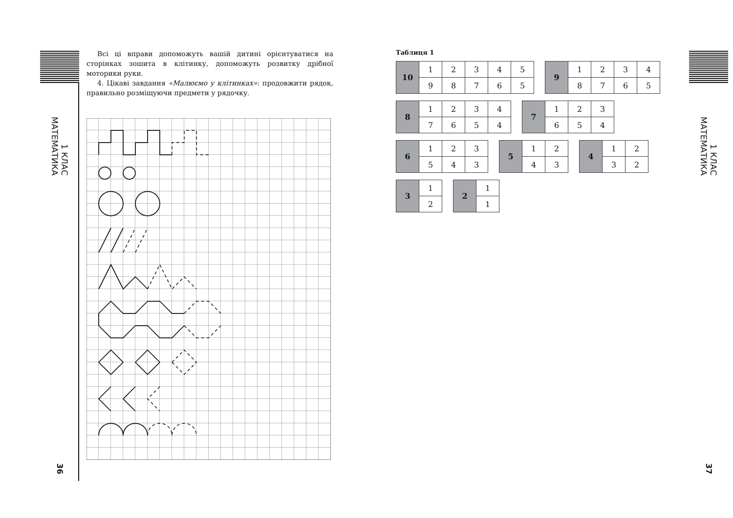1 КЛАС МАТЕМАТИКА
36
Всі ці вправи допоможуть вашій дитині орієнтуватися на сторінках зошита в клітинку, допоможуть розвитку дрібної моторики руки.
4. Цікаві завдання «Малюємо у клітинках»: продовжити рядок, правильно розміщуючи предмети у рядочку.
Таблиця 1
| 10 | 1 | 2 | 3 | 4 | 5 |
| | 9 | 8 | 7 | 6 | 5 |
| 9 | 1 | 2 | 3 | 4 |
| | 8 | 7 | 6 | 5 |
| 8 | 1 | 2 | 3 | 4 |
| | 7 | 6 | 5 | 4 |
| 7 | 1 | 2 | 3 |
| | 6 | 5 | 4 |
| 6 | 1 | 2 | 3 |
| | 5 | 4 | 3 |
| 5 | 1 | 2 |
| | 4 | 3 |
| 4 | 1 | 2 |
| | 3 | 2 |
| 3 | 1 |
| | 2 |
| 2 | 1 |
| | 1 |
1 КЛАС МАТЕМАТИКА
37